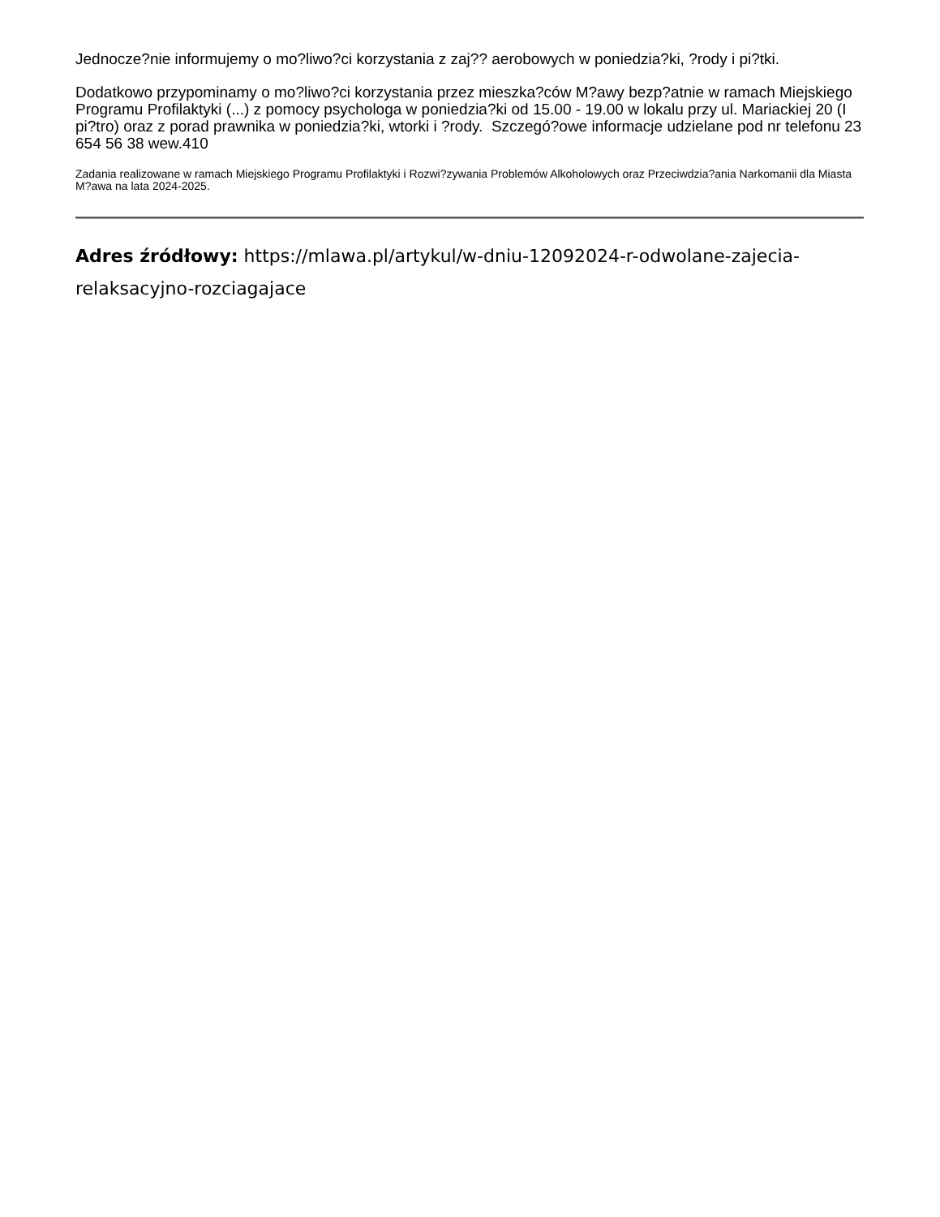Jednocze?nie informujemy o mo?liwo?ci korzystania z zaj?? aerobowych w poniedzia?ki, ?rody i pi?tki.
Dodatkowo przypominamy o mo?liwo?ci korzystania przez mieszka?ców M?awy bezp?atnie w ramach Miejskiego Programu Profilaktyki (...) z pomocy psychologa w poniedzia?ki od 15.00 - 19.00 w lokalu przy ul. Mariackiej 20 (I pi?tro) oraz z porad prawnika w poniedzia?ki, wtorki i ?rody. Szczegó?owe informacje udzielane pod nr telefonu 23 654 56 38 wew.410
Zadania realizowane w ramach Miejskiego Programu Profilaktyki i Rozwi?zywania Problemów Alkoholowych oraz Przeciwdzia?ania Narkomanii dla Miasta M?awa na lata 2024-2025.
Adres źródłowy: https://mlawa.pl/artykul/w-dniu-12092024-r-odwolane-zajecia-relaksacyjno-rozciagajace